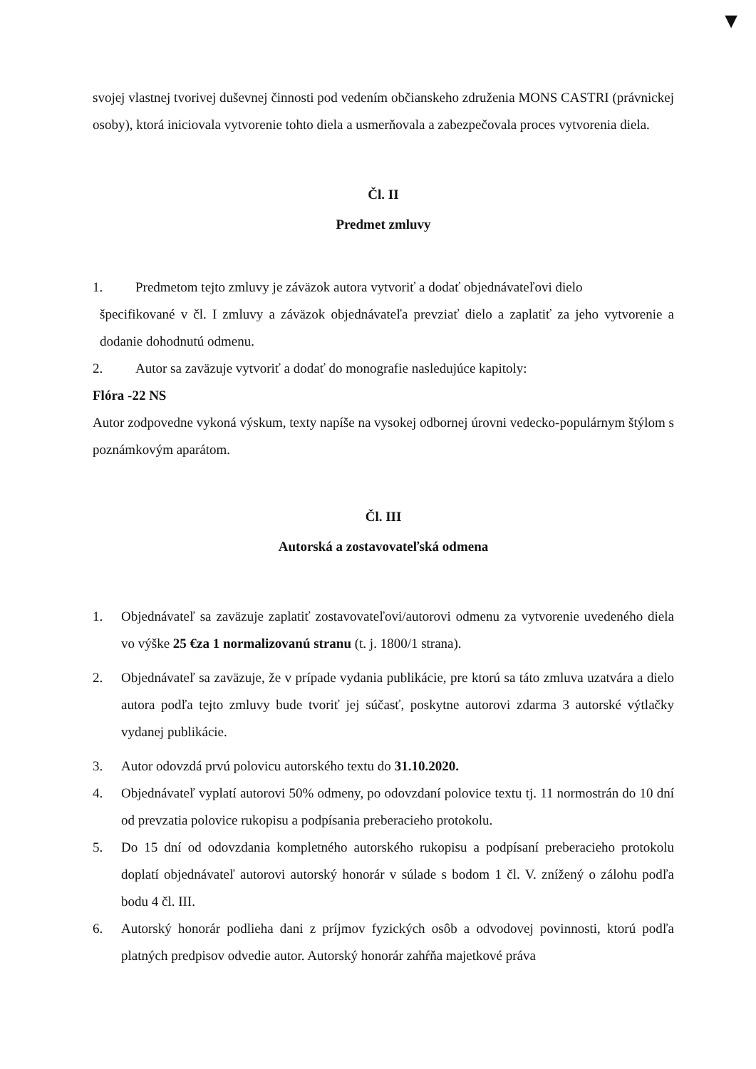▼
svojej vlastnej tvorivej duševnej činnosti pod vedením občianskeho združenia MONS CASTRI (právnickej osoby), ktorá iniciovala vytvorenie tohto diela a usmerňovala a zabezpečovala proces vytvorenia diela.
Čl. II
Predmet zmluvy
1. Predmetom tejto zmluvy je záväzok autora vytvoriť a dodať objednávateľovi dielo
špecifikované v čl. I zmluvy a záväzok objednávateľa prevziať dielo a zaplatiť za jeho vytvorenie a dodanie dohodnutú odmenu.
2. Autor sa zaväzuje vytvoriť a dodať do monografie nasledujúce kapitoly:
Flóra -22 NS
Autor zodpovedne vykoná výskum, texty napíše na vysokej odbornej úrovni vedecko-populárnym štýlom s poznámkovým aparátom.
Čl. III
Autorská a zostavovateľská odmena
1. Objednávateľ sa zaväzuje zaplatiť zostavovateľovi/autorovi odmenu za vytvorenie uvedeného diela vo výške 25 €za 1 normalizovanú stranu (t. j. 1800/1 strana).
2. Objednávateľ sa zaväzuje, že v prípade vydania publikácie, pre ktorú sa táto zmluva uzatvára a dielo autora podľa tejto zmluvy bude tvoriť jej súčasť, poskytne autorovi zdarma 3 autorské výtlačky vydanej publikácie.
3. Autor odovzdá prvú polovicu autorského textu do 31.10.2020.
4. Objednávateľ vyplatí autorovi 50% odmeny, po odovzdaní polovice textu tj. 11 normostrán do 10 dní od prevzatia polovice rukopisu a podpísania preberacieho protokolu.
5. Do 15 dní od odovzdania kompletného autorského rukopisu a podpísaní preberacieho protokolu doplatí objednávateľ autorovi autorský honorár v súlade s bodom 1 čl. V. znížený o zálohu podľa bodu 4 čl. III.
6. Autorský honorár podlieha dani z príjmov fyzických osôb a odvodovej povinnosti, ktorú podľa platných predpisov odvedie autor. Autorský honorár zahŕňa majetkové práva